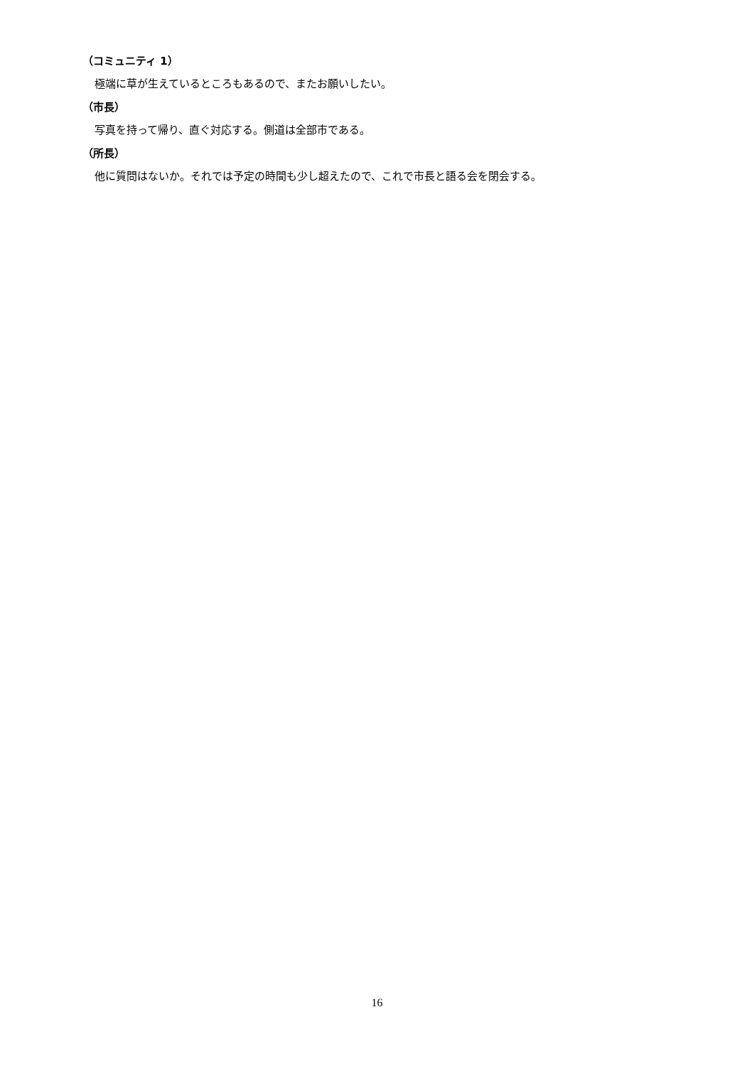（コミュニティ 1）
極端に草が生えているところもあるので、またお願いしたい。
（市長）
写真を持って帰り、直ぐ対応する。側道は全部市である。
（所長）
他に質問はないか。それでは予定の時間も少し超えたので、これで市長と語る会を閉会する。
16